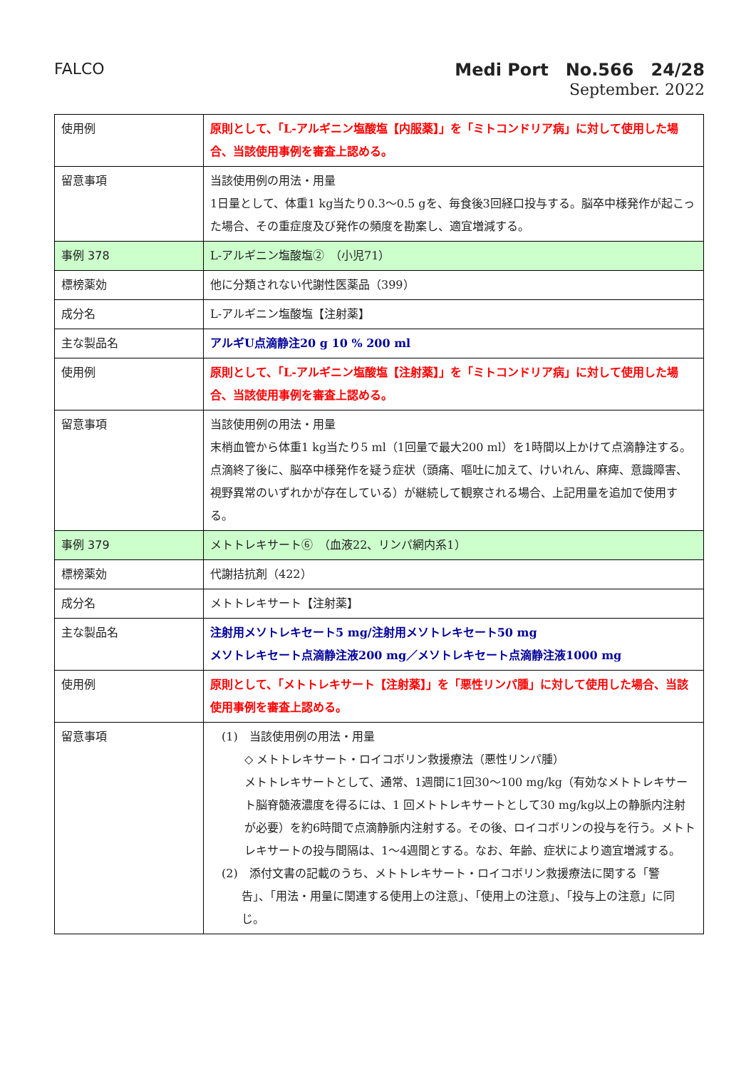FALCO
Medi Port　No.566　24/28
September. 2022
| 使用例 | 原則として、「L-アルギニン塩酸塩【内服薬】」を「ミトコンドリア病」に対して使用した場合、当該使用事例を審査上認める。 |
| 留意事項 | 当該使用例の用法・用量 1日量として、体重1 kg当たり0.3～0.5 gを、毎食後3回経口投与する。脳卒中様発作が起こった場合、その重症度及び発作の頻度を勘案し、適宜増減する。 |
| 事例 378 | L-アルギニン塩酸塩② （小児71） |
| 標榜薬効 | 他に分類されない代謝性医薬品（399） |
| 成分名 | L-アルギニン塩酸塩【注射薬】 |
| 主な製品名 | アルギU点滴静注20 g 10 % 200 ml |
| 使用例 | 原則として、「L-アルギニン塩酸塩【注射薬】」を「ミトコンドリア病」に対して使用した場合、当該使用事例を審査上認める。 |
| 留意事項 | 当該使用例の用法・用量 末梢血管から体重1 kg当たり5 ml（1回量で最大200 ml）を1時間以上かけて点滴静注する。点滴終了後に、脳卒中様発作を疑う症状（頭痛、嘔吐に加えて、けいれん、麻痺、意識障害、視野異常のいずれかが存在している）が継続して観察される場合、上記用量を追加で使用する。 |
| 事例 379 | メトトレキサート⑥ （血液22、リンパ網内系1） |
| 標榜薬効 | 代謝拮抗剤（422） |
| 成分名 | メトトレキサート【注射薬】 |
| 主な製品名 | 注射用メソトレキセート5 mg/注射用メソトレキセート50 mg メソトレキセート点滴静注液200 mg／メソトレキセート点滴静注液1000 mg |
| 使用例 | 原則として、「メトトレキサート【注射薬】」を「悪性リンパ腫」に対して使用した場合、当該使用事例を審査上認める。 |
| 留意事項 | (1) 当該使用例の用法・用量 ◇ メトトレキサート・ロイコボリン救援療法（悪性リンパ腫） メトトレキサートとして、通常、1週間に1回30～100 mg/kg（有効なメトトレキサート脳脊髄液濃度を得るには、1 回メトトレキサートとして30 mg/kg以上の静脈内注射が必要）を約6時間で点滴静脈内注射する。その後、ロイコボリンの投与を行う。メトトレキサートの投与間隔は、1～4週間とする。なお、年齢、症状により適宜増減する。 (2) 添付文書の記載のうち、メトトレキサート・ロイコボリン救援療法に関する「警 告」、「用法・用量に関連する使用上の注意」、「使用上の注意」、「投与上の注意」に同じ。 |